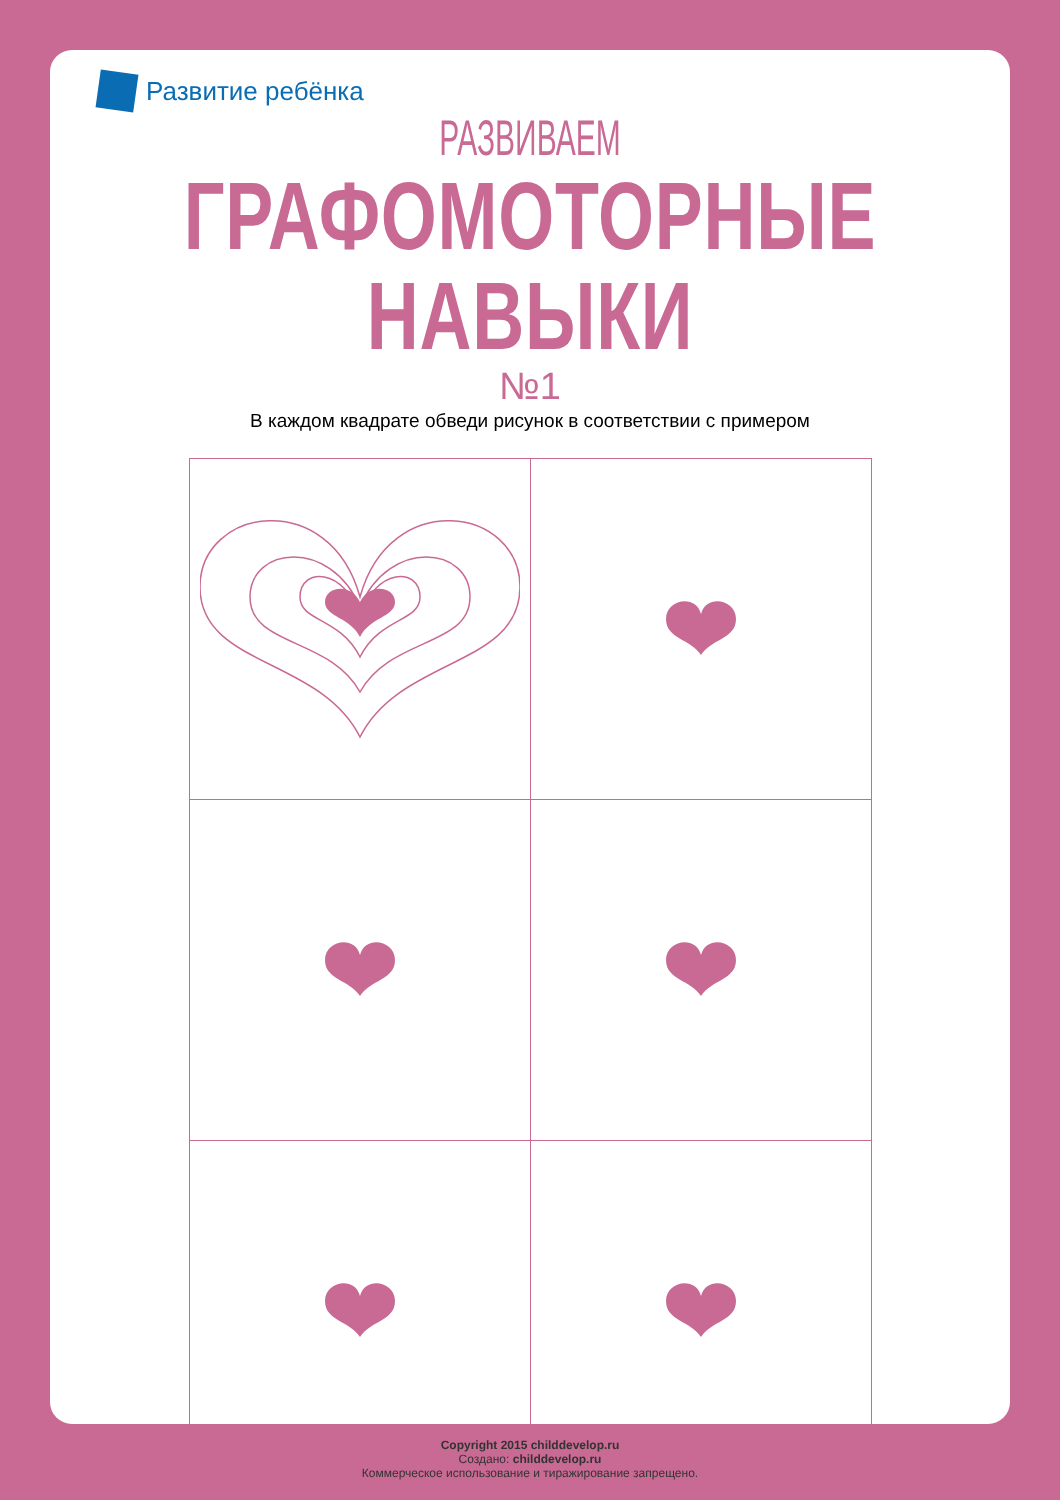Развитие ребёнка
РАЗВИВАЕМ
ГРАФОМОТОРНЫЕ НАВЫКИ
№1
В каждом квадрате обведи рисунок в соответствии с примером
Copyright 2015 childdevelop.ru
Создано: childdevelop.ru
Коммерческое использование и тиражирование запрещено.